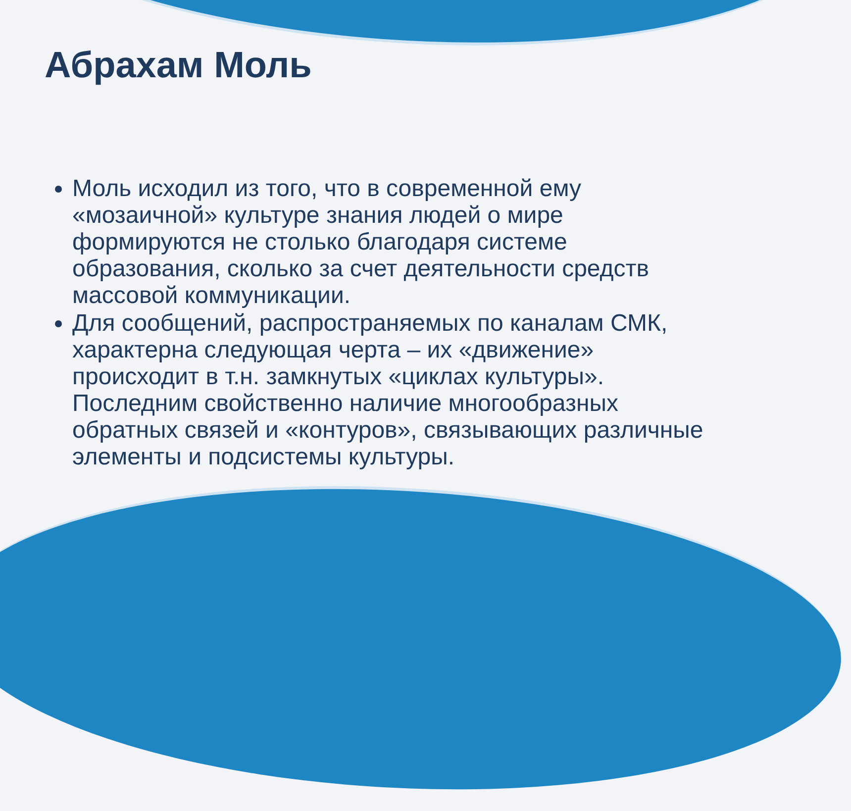Абрахам Моль
Моль исходил из того, что в современной ему «мозаичной» культуре знания людей о мире формируются не столько благодаря системе образования, сколько за счет деятельности средств массовой коммуникации.
Для сообщений, распространяемых по каналам СМК, характерна следующая черта – их «движение» происходит в т.н. замкнутых «циклах культуры». Последним свойственно наличие многообразных обратных связей и «контуров», связывающих различные элементы и подсистемы культуры.